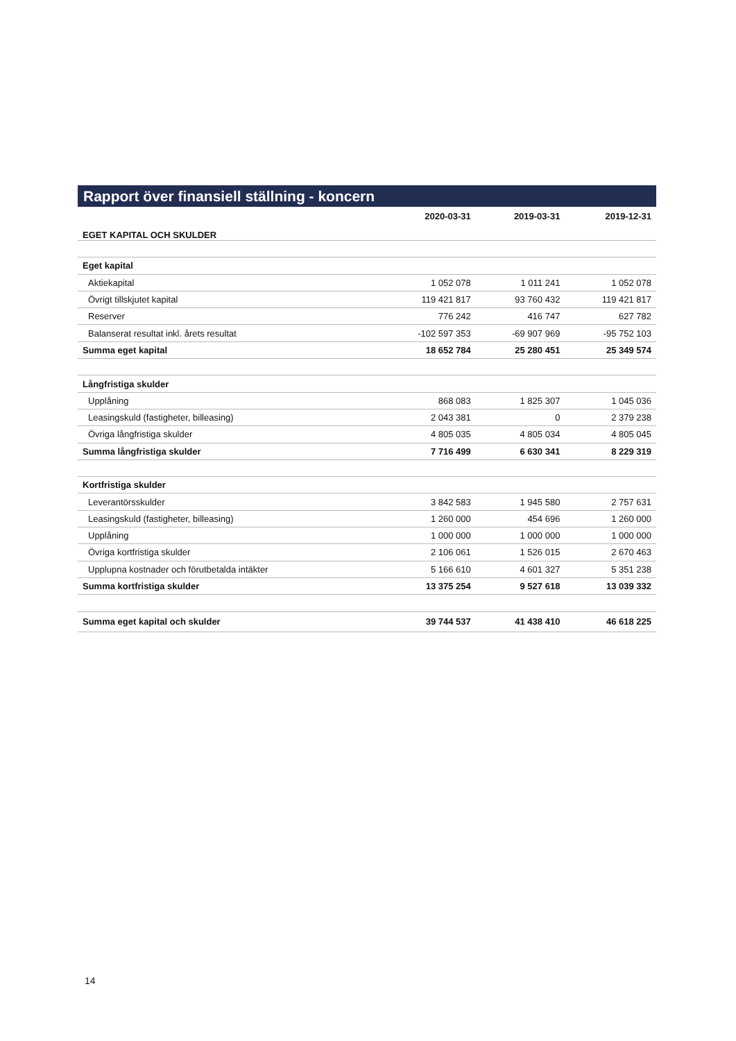Rapport över finansiell ställning - koncern
| EGET KAPITAL OCH SKULDER | 2020-03-31 | 2019-03-31 | 2019-12-31 |
| --- | --- | --- | --- |
| Eget kapital | | | |
| Aktiekapital | 1 052 078 | 1 011 241 | 1 052 078 |
| Övrigt tillskjutet kapital | 119 421 817 | 93 760 432 | 119 421 817 |
| Reserver | 776 242 | 416 747 | 627 782 |
| Balanserat resultat inkl. årets resultat | -102 597 353 | -69 907 969 | -95 752 103 |
| Summa eget kapital | 18 652 784 | 25 280 451 | 25 349 574 |
| Långfristiga skulder | | | |
| Upplåning | 868 083 | 1 825 307 | 1 045 036 |
| Leasingskuld (fastigheter, billeasing) | 2 043 381 | 0 | 2 379 238 |
| Övriga långfristiga skulder | 4 805 035 | 4 805 034 | 4 805 045 |
| Summa långfristiga skulder | 7 716 499 | 6 630 341 | 8 229 319 |
| Kortfristiga skulder | | | |
| Leverantörsskulder | 3 842 583 | 1 945 580 | 2 757 631 |
| Leasingskuld (fastigheter, billeasing) | 1 260 000 | 454 696 | 1 260 000 |
| Upplåning | 1 000 000 | 1 000 000 | 1 000 000 |
| Övriga kortfristiga skulder | 2 106 061 | 1 526 015 | 2 670 463 |
| Upplupna kostnader och förutbetalda intäkter | 5 166 610 | 4 601 327 | 5 351 238 |
| Summa kortfristiga skulder | 13 375 254 | 9 527 618 | 13 039 332 |
| Summa eget kapital och skulder | 39 744 537 | 41 438 410 | 46 618 225 |
14